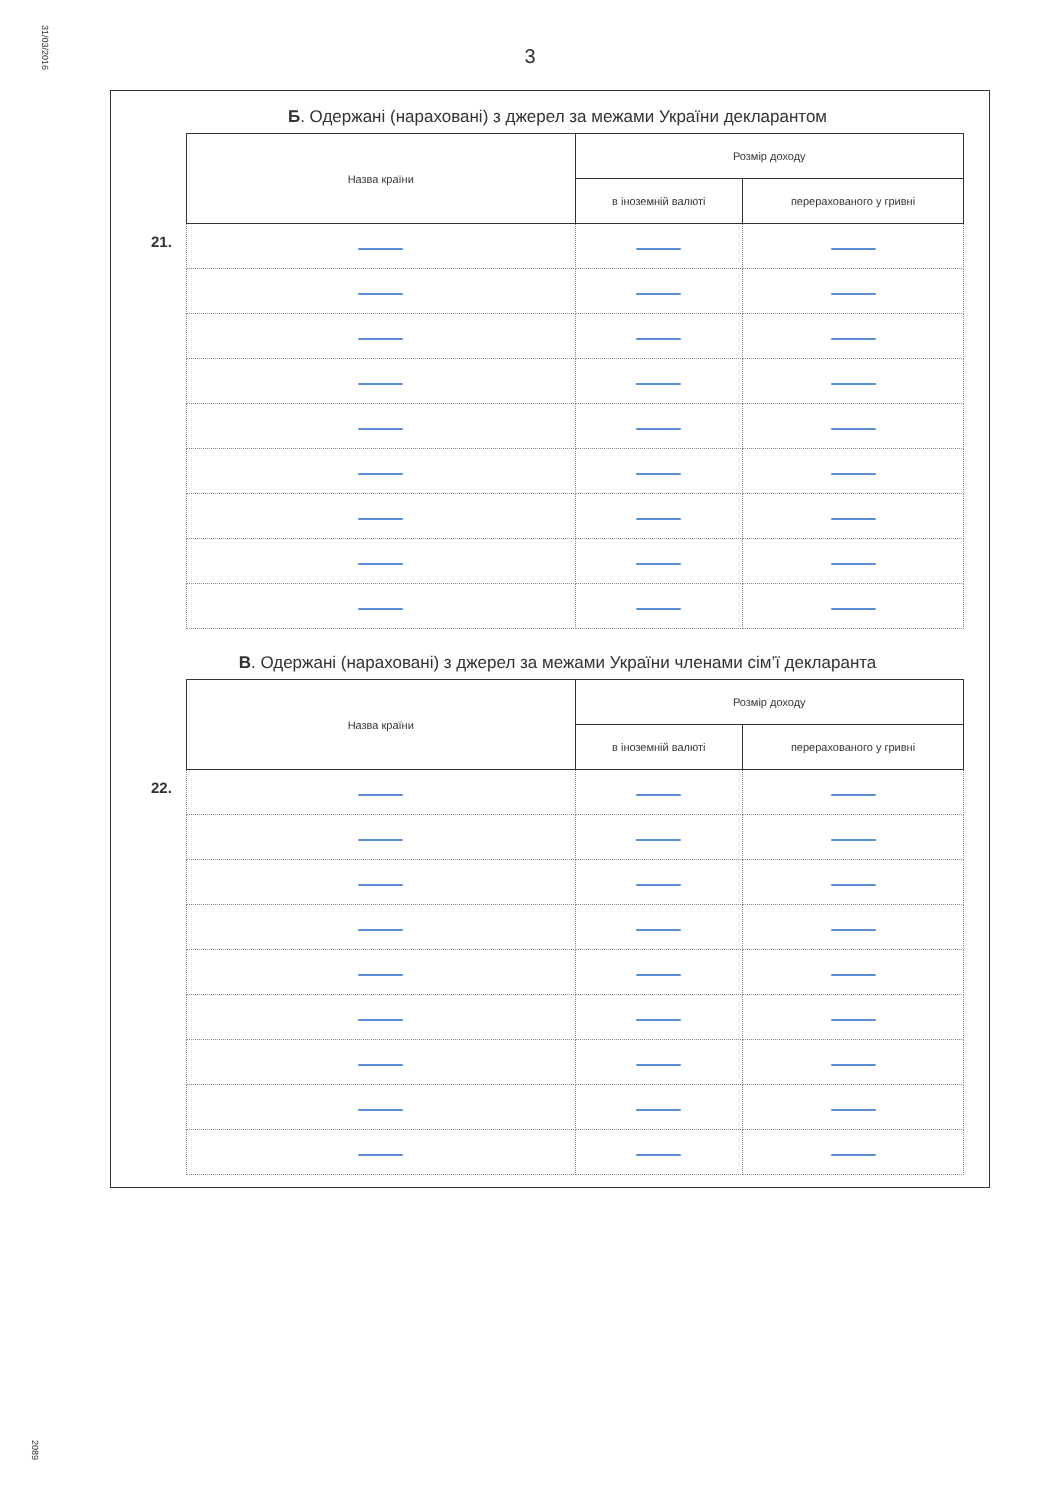31/03/2016
3
Б. Одержані (нараховані) з джерел за межами України декларантом
21.
| Назва країни | Розмір доходу | |
| --- | --- | --- |
| | в іноземній валюті | перерахованого у гривні |
В. Одержані (нараховані) з джерел за межами України членами сім’ї декларанта
22.
| Назва країни | Розмір доходу | |
| --- | --- | --- |
| | в іноземній валюті | перерахованого у гривні |
2089